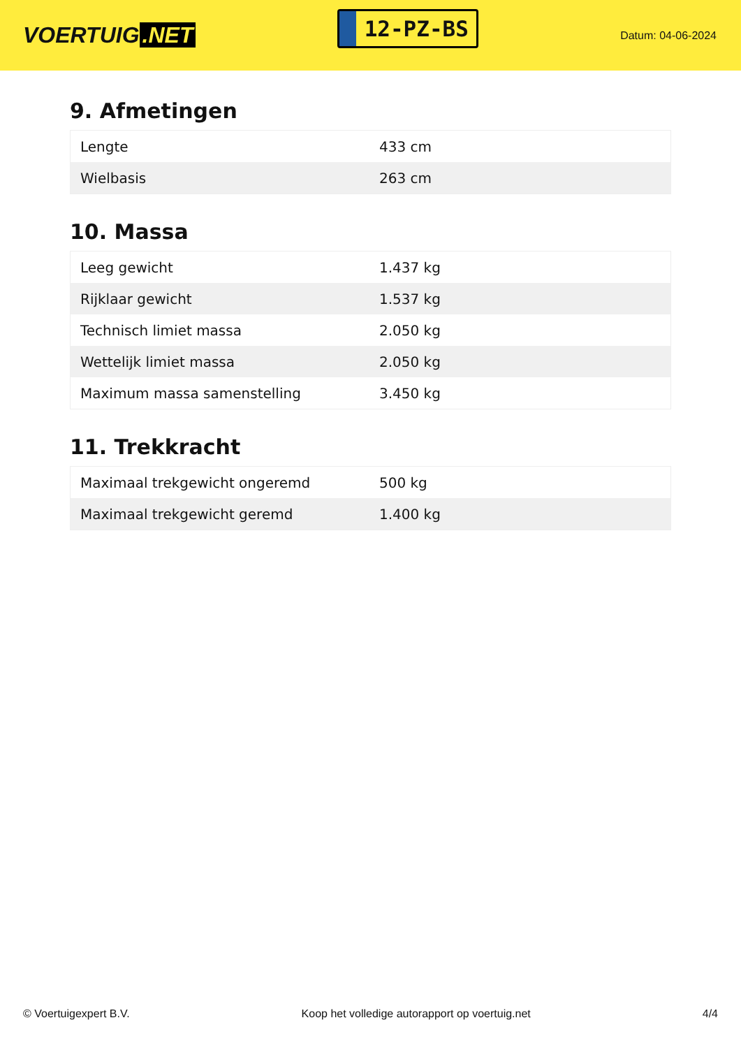VOERTUIG.NET
12-PZ-BS
Datum: 04-06-2024
9. Afmetingen
| Lengte | 433 cm |
| Wielbasis | 263 cm |
10. Massa
| Leeg gewicht | 1.437 kg |
| Rijklaar gewicht | 1.537 kg |
| Technisch limiet massa | 2.050 kg |
| Wettelijk limiet massa | 2.050 kg |
| Maximum massa samenstelling | 3.450 kg |
11. Trekkracht
| Maximaal trekgewicht ongeremd | 500 kg |
| Maximaal trekgewicht geremd | 1.400 kg |
© Voertuigexpert B.V. Koop het volledige autorapport op voertuig.net 4/4